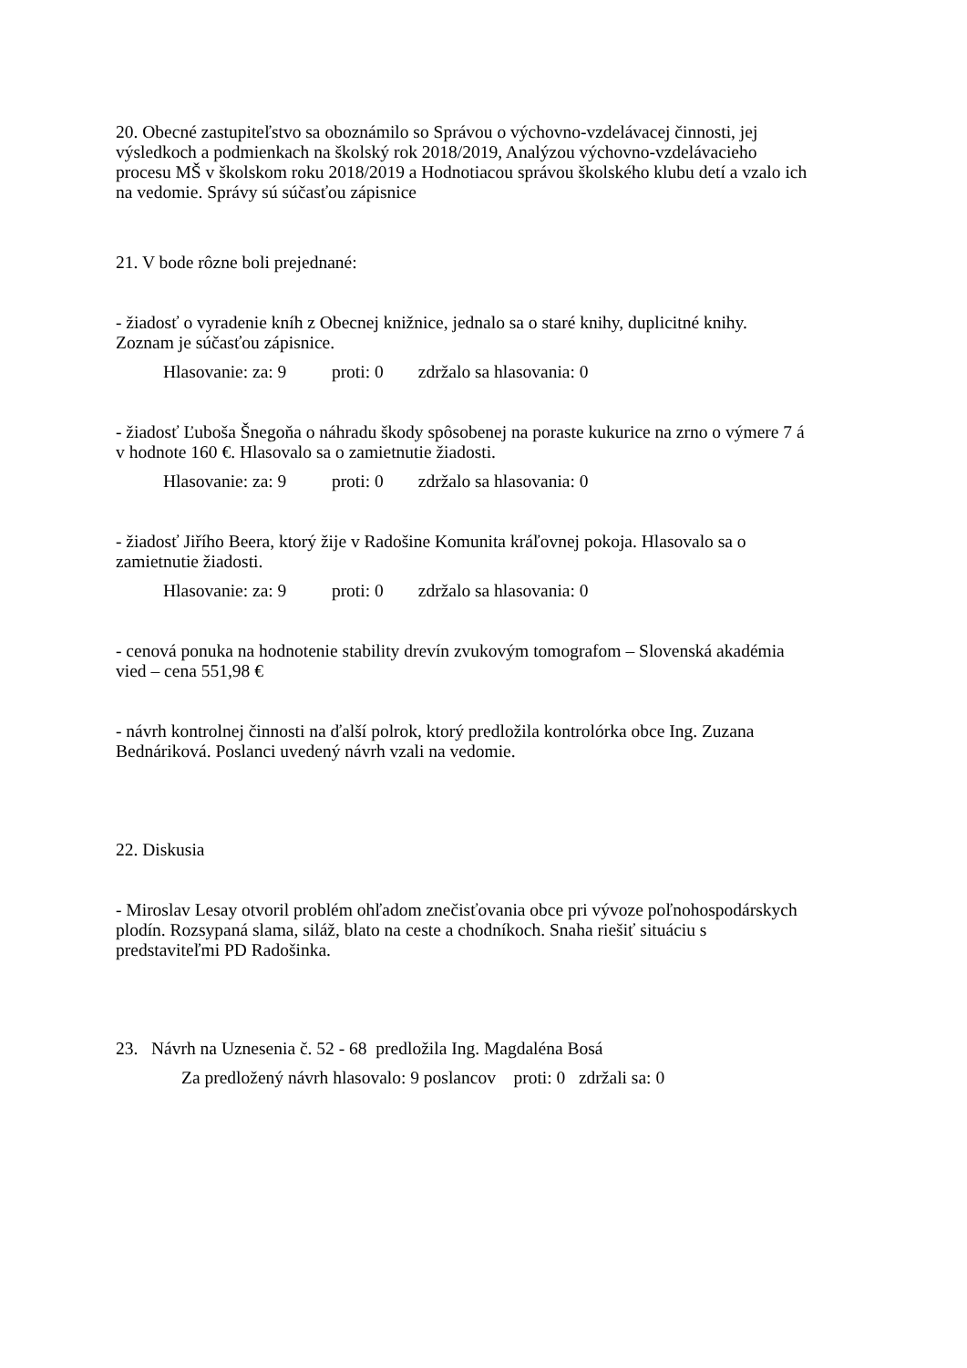20. Obecné zastupiteľstvo sa oboznámilo so Správou o výchovno-vzdelávacej činnosti, jej výsledkoch a podmienkach na školský rok 2018/2019, Analýzou výchovno-vzdelávacieho procesu MŠ v školskom roku 2018/2019 a Hodnotiacou správou školského klubu detí a vzalo ich na vedomie. Správy sú súčasťou zápisnice
21. V bode rôzne boli prejednané:
- žiadosť o vyradenie kníh z Obecnej knižnice, jednalo sa o staré knihy, duplicitné knihy. Zoznam je súčasťou zápisnice.
Hlasovanie: za: 9 proti: 0 zdržalo sa hlasovania: 0
- žiadosť Ľuboša Šnegoňa o náhradu škody spôsobenej na poraste kukurice na zrno o výmere 7 á v hodnote 160 €. Hlasovalo sa o zamietnutie žiadosti.
Hlasovanie: za: 9 proti: 0 zdržalo sa hlasovania: 0
- žiadosť Jiřího Beera, ktorý žije v Radošine Komunita kráľovnej pokoja. Hlasovalo sa o zamietnutie žiadosti.
Hlasovanie: za: 9 proti: 0 zdržalo sa hlasovania: 0
- cenová ponuka na hodnotenie stability drevín zvukovým tomografom – Slovenská akadémia vied – cena 551,98 €
- návrh kontrolnej činnosti na ďalší polrok, ktorý predložila kontrolórka obce Ing. Zuzana Bednáriková. Poslanci uvedený návrh vzali na vedomie.
22. Diskusia
- Miroslav Lesay otvoril problém ohľadom znečisťovania obce pri vývoze poľnohospodárskych plodín. Rozsypaná slama, siláž, blato na ceste a chodníkoch. Snaha riešiť situáciu s predstaviteľmi PD Radošinka.
23. Návrh na Uznesenia č. 52 - 68 predložila Ing. Magdaléna Bosá
Za predložený návrh hlasovalo: 9 poslancov proti: 0 zdržali sa: 0